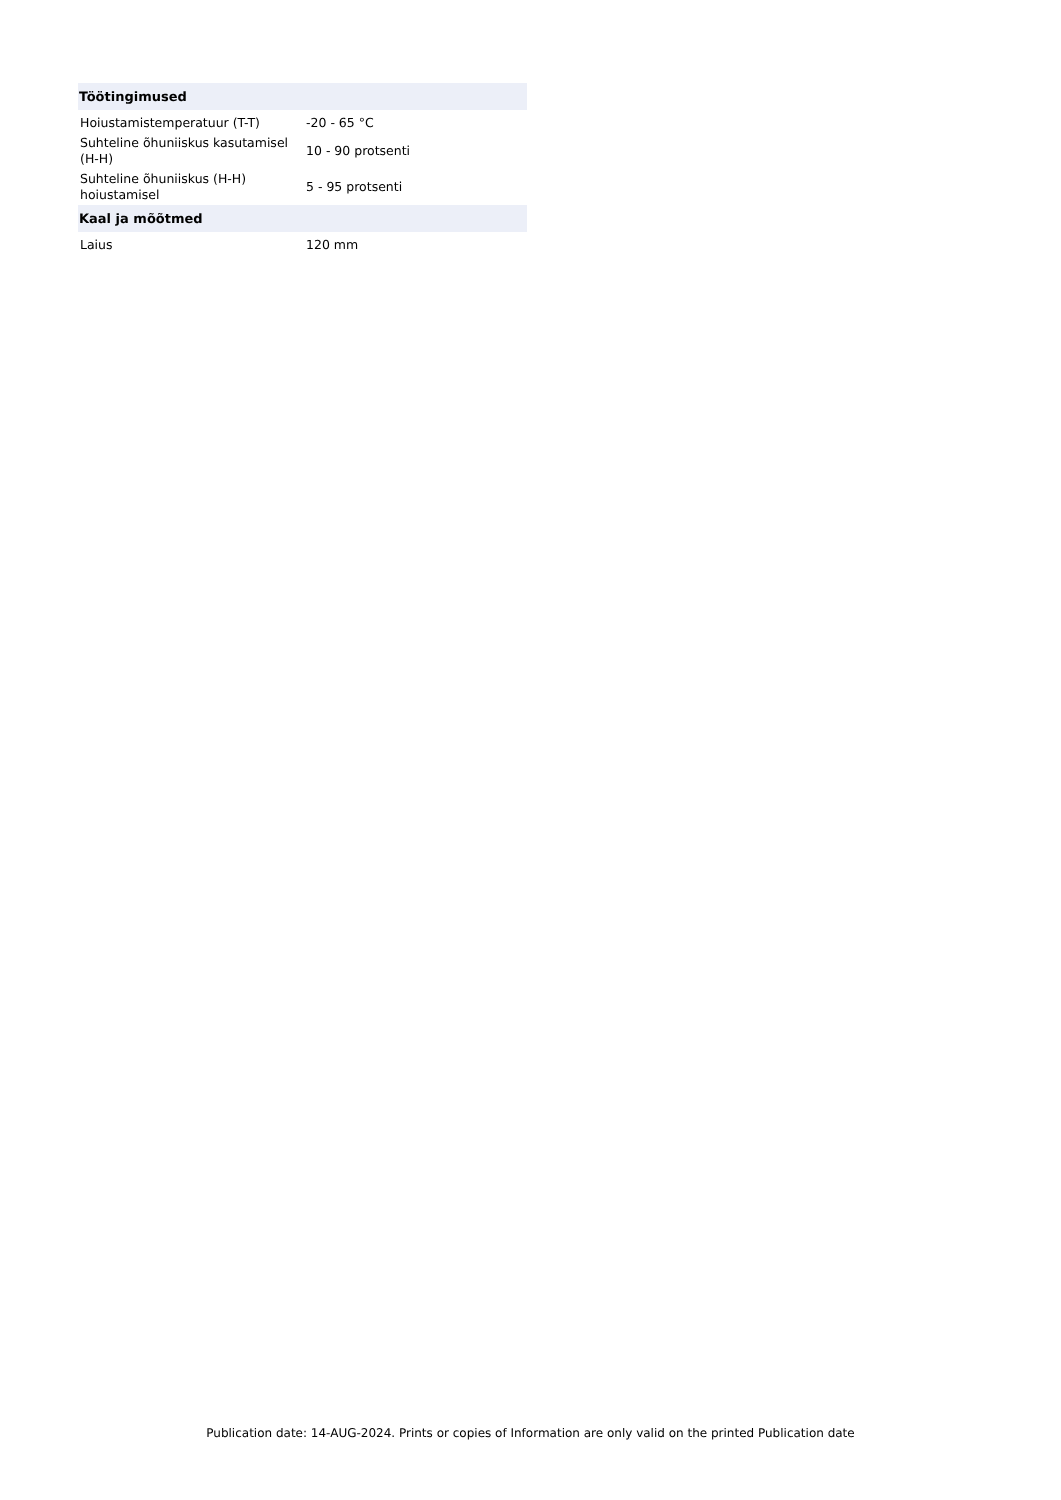| Töötingimused | |
| --- | --- |
| Hoiustamistemperatuur (T-T) | -20 - 65 °C |
| Suhteline õhuniiskus kasutamisel (H-H) | 10 - 90 protsenti |
| Suhteline õhuniiskus (H-H) hoiustamisel | 5 - 95 protsenti |
| Kaal ja mõõtmed | |
| Laius | 120 mm |
Publication date: 14-AUG-2024. Prints or copies of Information are only valid on the printed Publication date